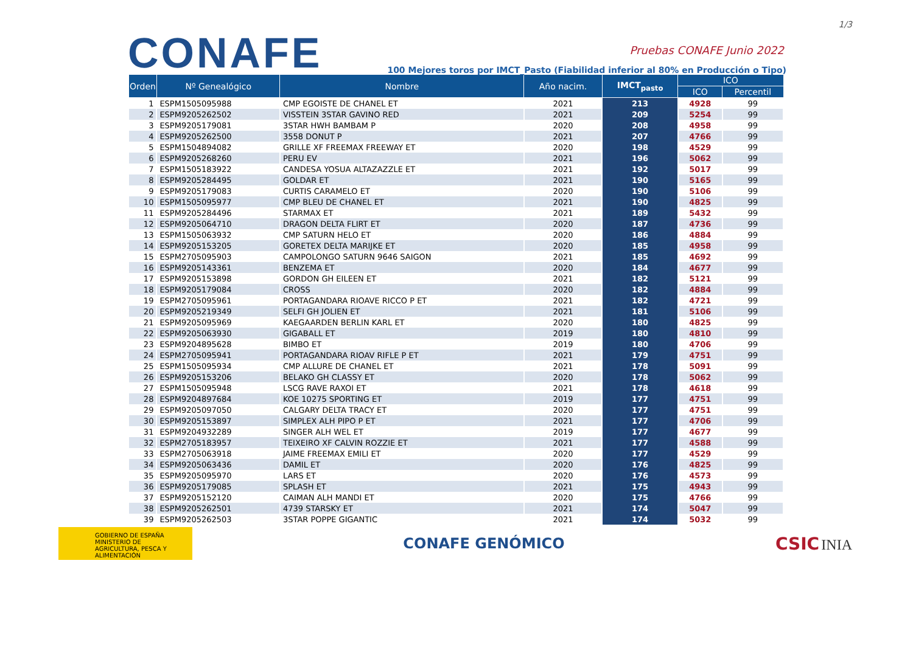1/3
CONAFE
Pruebas CONAFE Junio 2022
100 Mejores toros por IMCT_Pasto (Fiabilidad inferior al 80% en Producción o Tipo)
| Orden | Nº Genealógico | Nombre | Año nacim. | IMCT<sub>pasto</sub> | ICO | |
| --- | --- | --- | --- | --- | --- | --- |
| | | | | | ICO | Percentil |
| 1 | ESPM1505095988 | CMP EGOISTE DE CHANEL ET | 2021 | 213 | 4928 | 99 |
| 2 | ESPM9205262502 | VISSTEIN 3STAR GAVINO RED | 2021 | 209 | 5254 | 99 |
| 3 | ESPM9205179081 | 3STAR HWH BAMBAM P | 2020 | 208 | 4958 | 99 |
| 4 | ESPM9205262500 | 3558 DONUT P | 2021 | 207 | 4766 | 99 |
| 5 | ESPM1504894082 | GRILLE XF FREEMAX FREEWAY ET | 2020 | 198 | 4529 | 99 |
| 6 | ESPM9205268260 | PERU EV | 2021 | 196 | 5062 | 99 |
| 7 | ESPM1505183922 | CANDESA YOSUA ALTAZAZZLE ET | 2021 | 192 | 5017 | 99 |
| 8 | ESPM9205284495 | GOLDAR ET | 2021 | 190 | 5165 | 99 |
| 9 | ESPM9205179083 | CURTIS CARAMELO ET | 2020 | 190 | 5106 | 99 |
| 10 | ESPM1505095977 | CMP BLEU DE CHANEL ET | 2021 | 190 | 4825 | 99 |
| 11 | ESPM9205284496 | STARMAX ET | 2021 | 189 | 5432 | 99 |
| 12 | ESPM9205064710 | DRAGON DELTA FLIRT ET | 2020 | 187 | 4736 | 99 |
| 13 | ESPM1505063932 | CMP SATURN HELO ET | 2020 | 186 | 4884 | 99 |
| 14 | ESPM9205153205 | GORETEX DELTA MARIJKE ET | 2020 | 185 | 4958 | 99 |
| 15 | ESPM2705095903 | CAMPOLONGO SATURN 9646 SAIGON | 2021 | 185 | 4692 | 99 |
| 16 | ESPM9205143361 | BENZEMA ET | 2020 | 184 | 4677 | 99 |
| 17 | ESPM9205153898 | GORDON GH EILEEN ET | 2021 | 182 | 5121 | 99 |
| 18 | ESPM9205179084 | CROSS | 2020 | 182 | 4884 | 99 |
| 19 | ESPM2705095961 | PORTAGANDARA RIOAVE RICCO P ET | 2021 | 182 | 4721 | 99 |
| 20 | ESPM9205219349 | SELFI GH JOLIEN ET | 2021 | 181 | 5106 | 99 |
| 21 | ESPM9205095969 | KAEGAARDEN BERLIN KARL ET | 2020 | 180 | 4825 | 99 |
| 22 | ESPM9205063930 | GIGABALL ET | 2019 | 180 | 4810 | 99 |
| 23 | ESPM9204895628 | BIMBO ET | 2019 | 180 | 4706 | 99 |
| 24 | ESPM2705095941 | PORTAGANDARA RIOAV RIFLE P ET | 2021 | 179 | 4751 | 99 |
| 25 | ESPM1505095934 | CMP ALLURE DE CHANEL ET | 2021 | 178 | 5091 | 99 |
| 26 | ESPM9205153206 | BELAKO GH CLASSY ET | 2020 | 178 | 5062 | 99 |
| 27 | ESPM1505095948 | LSCG RAVE RAXOI ET | 2021 | 178 | 4618 | 99 |
| 28 | ESPM9204897684 | KOE 10275 SPORTING ET | 2019 | 177 | 4751 | 99 |
| 29 | ESPM9205097050 | CALGARY DELTA TRACY ET | 2020 | 177 | 4751 | 99 |
| 30 | ESPM9205153897 | SIMPLEX ALH PIPO P ET | 2021 | 177 | 4706 | 99 |
| 31 | ESPM9204932289 | SINGER ALH WEL ET | 2019 | 177 | 4677 | 99 |
| 32 | ESPM2705183957 | TEIXEIRO XF CALVIN ROZZIE ET | 2021 | 177 | 4588 | 99 |
| 33 | ESPM2705063918 | JAIME FREEMAX EMILI ET | 2020 | 177 | 4529 | 99 |
| 34 | ESPM9205063436 | DAMIL ET | 2020 | 176 | 4825 | 99 |
| 35 | ESPM9205095970 | LARS ET | 2020 | 176 | 4573 | 99 |
| 36 | ESPM9205179085 | SPLASH ET | 2021 | 175 | 4943 | 99 |
| 37 | ESPM9205152120 | CAIMAN ALH MANDI ET | 2020 | 175 | 4766 | 99 |
| 38 | ESPM9205262501 | 4739 STARSKY ET | 2021 | 174 | 5047 | 99 |
| 39 | ESPM9205262503 | 3STAR POPPE GIGANTIC | 2021 | 174 | 5032 | 99 |
GOBIERNO DE ESPAÑA MINISTERIO DE AGRICULTURA, PESCA Y ALIMENTACIÓN
CONAFE GENÓMICO
CSIC INIA